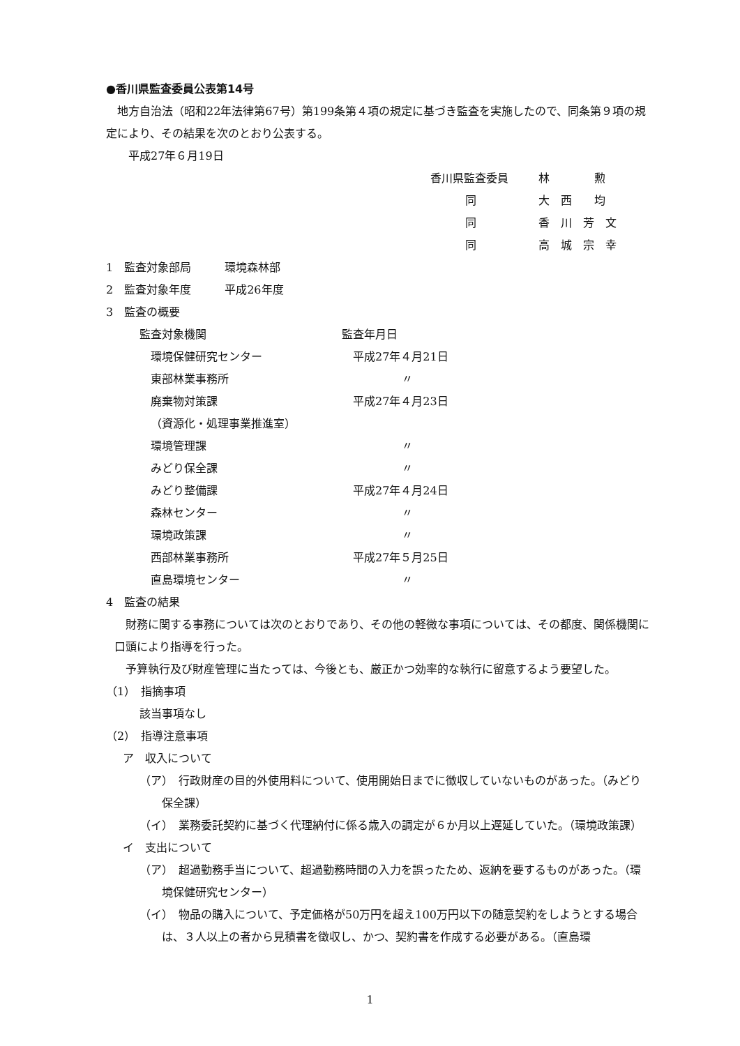●香川県監査委員公表第14号
地方自治法（昭和22年法律第67号）第199条第４項の規定に基づき監査を実施したので、同条第９項の規定により、その結果を次のとおり公表する。
平成27年６月19日
香川県監査委員 林　　　　勲
同 大　西　　均
同 香　川　芳　文
同 高　城　宗　幸
1　監査対象部局　　　環境森林部
2　監査対象年度　　　平成26年度
3　監査の概要
監査対象機関 監査年月日
環境保健研究センター 平成27年４月21日
東部林業事務所 〃
廃棄物対策課 平成27年４月23日
（資源化・処理事業推進室）
環境管理課 〃
みどり保全課 〃
みどり整備課 平成27年４月24日
森林センター 〃
環境政策課 〃
西部林業事務所 平成27年５月25日
直島環境センター 〃
4　監査の結果
財務に関する事務については次のとおりであり、その他の軽微な事項については、その都度、関係機関に口頭により指導を行った。
予算執行及び財産管理に当たっては、今後とも、厳正かつ効率的な執行に留意するよう要望した。
（1）　指摘事項
該当事項なし
（2）　指導注意事項
ア　収入について
（ア）　行政財産の目的外使用料について、使用開始日までに徴収していないものがあった。（みどり保全課）
（イ）　業務委託契約に基づく代理納付に係る歳入の調定が６か月以上遅延していた。（環境政策課）
イ　支出について
（ア）　超過勤務手当について、超過勤務時間の入力を誤ったため、返納を要するものがあった。（環境保健研究センター）
（イ）　物品の購入について、予定価格が50万円を超え100万円以下の随意契約をしようとする場合は、３人以上の者から見積書を徴収し、かつ、契約書を作成する必要がある。（直島環
1